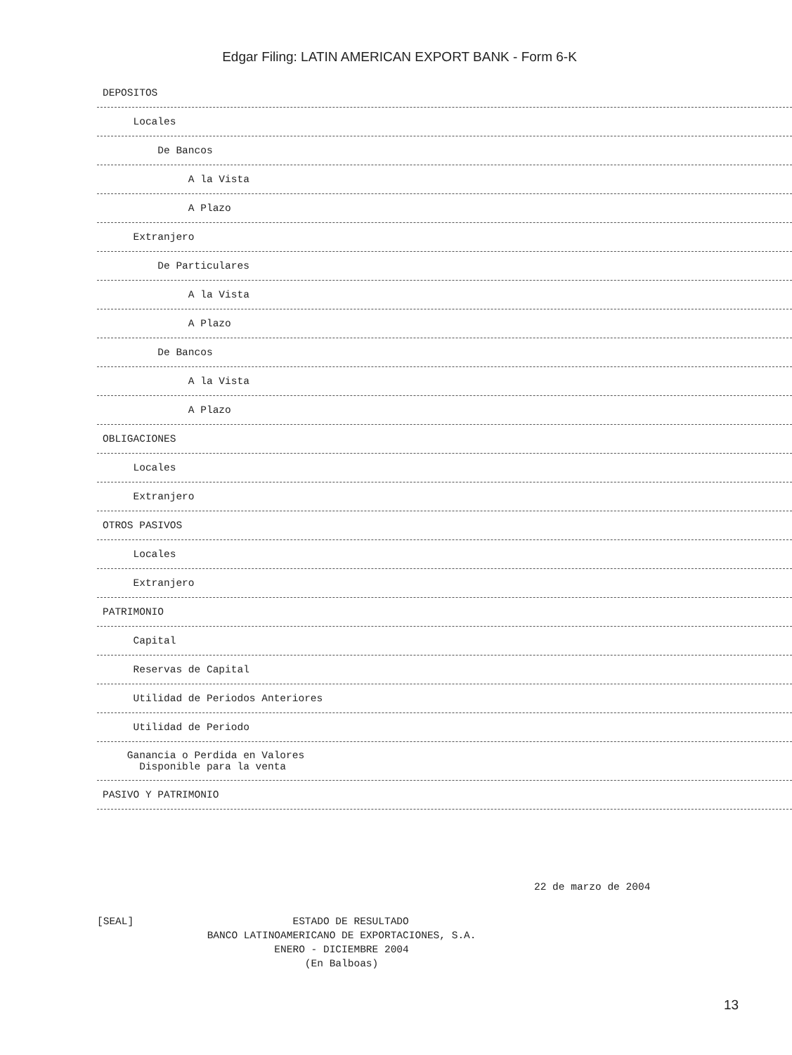Edgar Filing: LATIN AMERICAN EXPORT BANK - Form 6-K
| DEPOSITOS |
| Locales |
| De Bancos |
| A la Vista |
| A Plazo |
| Extranjero |
| De Particulares |
| A la Vista |
| A Plazo |
| De Bancos |
| A la Vista |
| A Plazo |
| OBLIGACIONES |
| Locales |
| Extranjero |
| OTROS PASIVOS |
| Locales |
| Extranjero |
| PATRIMONIO |
| Capital |
| Reservas de Capital |
| Utilidad de Periodos Anteriores |
| Utilidad de Periodo |
| Ganancia o Perdida en Valores Disponible para la venta |
| PASIVO Y PATRIMONIO |
22 de marzo de 2004
[SEAL] ESTADO DE RESULTADO BANCO LATINOAMERICANO DE EXPORTACIONES, S.A. ENERO - DICIEMBRE 2004 (En Balboas)
13